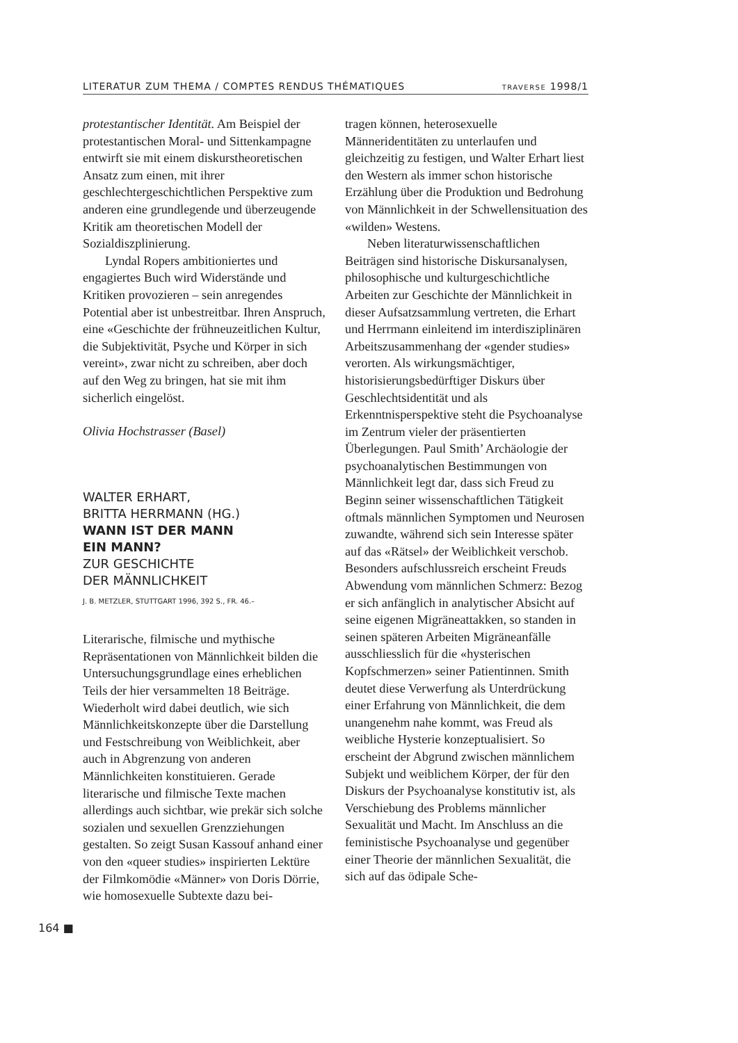LITERATUR ZUM THEMA / COMPTES RENDUS THÉMATIQUES TRAVERSE 1998/1
protestantischer Identität. Am Beispiel der protestantischen Moral- und Sittenkampagne entwirft sie mit einem diskurstheoretischen Ansatz zum einen, mit ihrer geschlechtergeschichtlichen Perspektive zum anderen eine grundlegende und überzeugende Kritik am theoretischen Modell der Sozialdiszplinierung.
Lyndal Ropers ambitioniertes und engagiertes Buch wird Widerstände und Kritiken provozieren – sein anregendes Potential aber ist unbestreitbar. Ihren Anspruch, eine «Geschichte der frühneuzeitlichen Kultur, die Subjektivität, Psyche und Körper in sich vereint», zwar nicht zu schreiben, aber doch auf den Weg zu bringen, hat sie mit ihm sicherlich eingelöst.
Olivia Hochstrasser (Basel)
WALTER ERHART,
BRITTA HERRMANN (HG.)
WANN IST DER MANN
EIN MANN?
ZUR GESCHICHTE
DER MÄNNLICHKEIT
J. B. METZLER, STUTTGART 1996, 392 S., FR. 46.–
Literarische, filmische und mythische Repräsentationen von Männlichkeit bilden die Untersuchungsgrundlage eines erheblichen Teils der hier versammelten 18 Beiträge. Wiederholt wird dabei deutlich, wie sich Männlichkeitskonzepte über die Darstellung und Festschreibung von Weiblichkeit, aber auch in Abgrenzung von anderen Männlichkeiten konstituieren. Gerade literarische und filmische Texte machen allerdings auch sichtbar, wie prekär sich solche sozialen und sexuellen Grenzziehungen gestalten. So zeigt Susan Kassouf anhand einer von den «queer studies» inspirierten Lektüre der Filmkomödie «Männer» von Doris Dörrie, wie homosexuelle Subtexte dazu bei-
tragen können, heterosexuelle Männeridentitäten zu unterlaufen und gleichzeitig zu festigen, und Walter Erhart liest den Western als immer schon historische Erzählung über die Produktion und Bedrohung von Männlichkeit in der Schwellensituation des «wilden» Westens.
Neben literaturwissenschaftlichen Beiträgen sind historische Diskursanalysen, philosophische und kulturgeschichtliche Arbeiten zur Geschichte der Männlichkeit in dieser Aufsatzsammlung vertreten, die Erhart und Herrmann einleitend im interdisziplinären Arbeitszusammenhang der «gender studies» verorten. Als wirkungsmächtiger, historisierungsbedürftiger Diskurs über Geschlechtsidentität und als Erkenntnisperspektive steht die Psychoanalyse im Zentrum vieler der präsentierten Überlegungen. Paul Smith’ Archäologie der psychoanalytischen Bestimmungen von Männlichkeit legt dar, dass sich Freud zu Beginn seiner wissenschaftlichen Tätigkeit oftmals männlichen Symptomen und Neurosen zuwandte, während sich sein Interesse später auf das «Rätsel» der Weiblichkeit verschob. Besonders aufschlussreich erscheint Freuds Abwendung vom männlichen Schmerz: Bezog er sich anfänglich in analytischer Absicht auf seine eigenen Migräneattakken, so standen in seinen späteren Arbeiten Migräneanfälle ausschliesslich für die «hysterischen Kopfschmerzen» seiner Patientinnen. Smith deutet diese Verwerfung als Unterdrückung einer Erfahrung von Männlichkeit, die dem unangenehm nahe kommt, was Freud als weibliche Hysterie konzeptualisiert. So erscheint der Abgrund zwischen männlichem Subjekt und weiblichem Körper, der für den Diskurs der Psychoanalyse konstitutiv ist, als Verschiebung des Problems männlicher Sexualität und Macht. Im Anschluss an die feministische Psychoanalyse und gegenüber einer Theorie der männlichen Sexualität, die sich auf das ödipale Sche-
164 ■